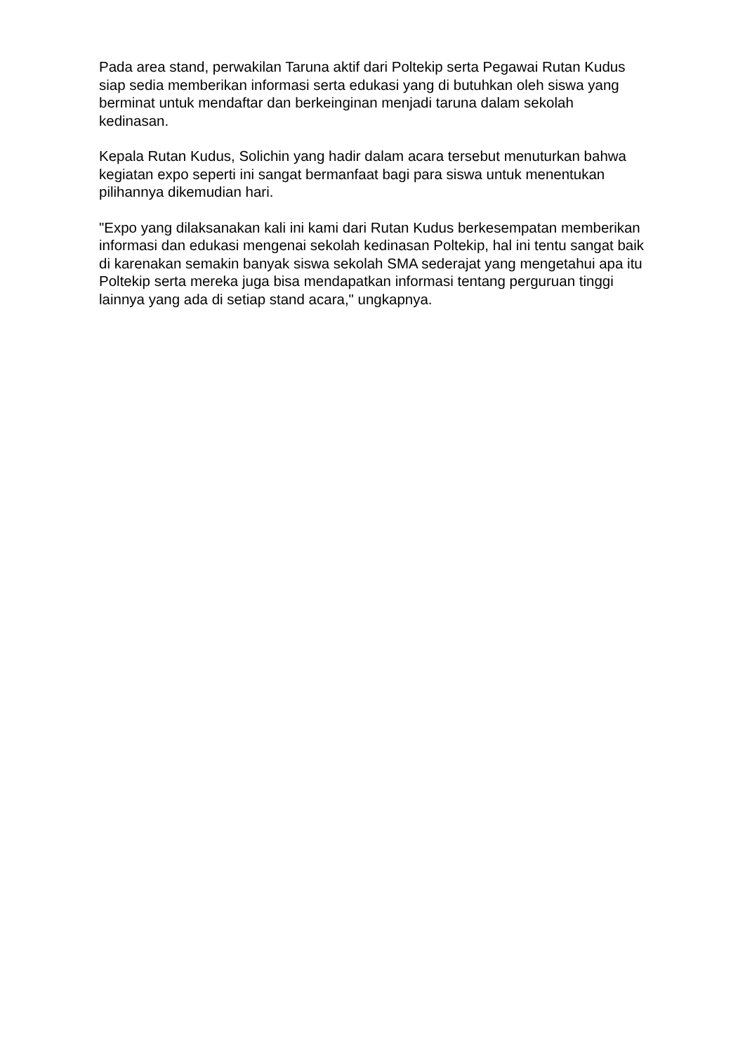Pada area stand, perwakilan Taruna aktif dari Poltekip serta Pegawai Rutan Kudus siap sedia memberikan informasi serta edukasi yang di butuhkan oleh siswa yang berminat untuk mendaftar dan berkeinginan menjadi taruna dalam sekolah kedinasan.
Kepala Rutan Kudus, Solichin yang hadir dalam acara tersebut menuturkan bahwa kegiatan expo seperti ini sangat bermanfaat bagi para siswa untuk menentukan pilihannya dikemudian hari.
"Expo yang dilaksanakan kali ini kami dari Rutan Kudus berkesempatan memberikan informasi dan edukasi mengenai sekolah kedinasan Poltekip, hal ini tentu sangat baik di karenakan semakin banyak siswa sekolah SMA sederajat yang mengetahui apa itu Poltekip serta mereka juga bisa mendapatkan informasi tentang perguruan tinggi lainnya yang ada di setiap stand acara," ungkapnya.